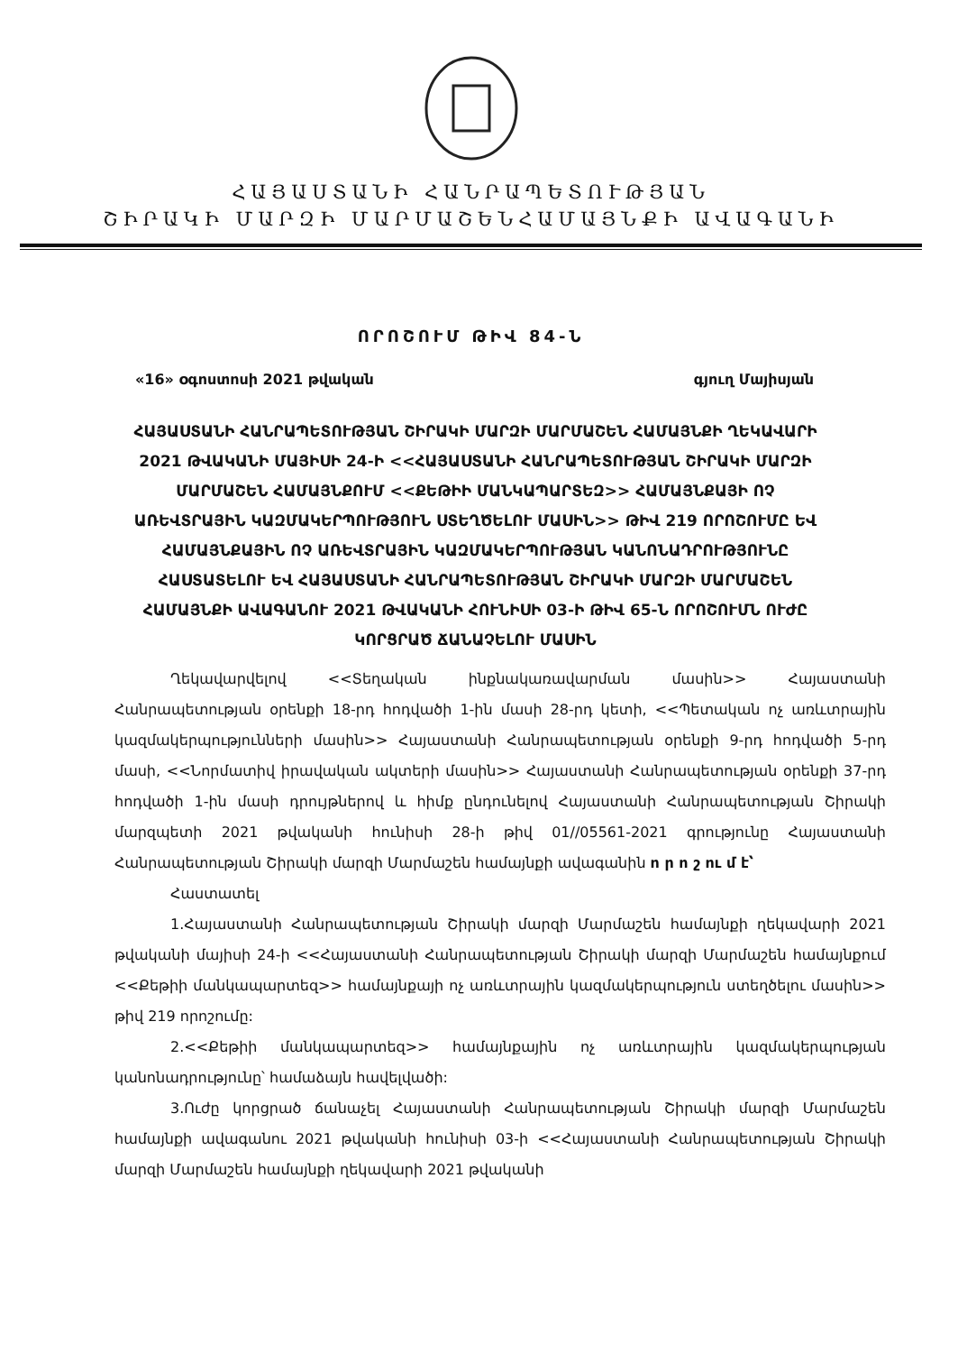ՀԱՅԱՍՏԱՆԻ ՀԱՆՐԱՊԵՏՈՒԹՅԱՆ
ՇԻՐԱԿԻ ՄԱՐԶԻ ՄԱՐՄԱՇԵՆՀԱՄԱՅՆՔԻ ԱՎԱԳԱՆԻ
ՈՐՈՇՈՒՄ ԹԻՎ 84-Ն
«16» օգոստոսի 2021 թվական գյուղ Մայիսյան
ՀԱՅԱՍՏԱՆԻ ՀԱՆՐԱՊԵՏՈՒԹՅԱՆ ՇԻՐԱԿԻ ՄԱՐԶԻ ՄԱՐՄԱՇԵՆ ՀԱՄԱՅՆՔԻ ՂԵԿԱՎԱՐԻ 2021 ԹՎԱԿԱՆԻ ՄԱՅԻՍԻ 24-Ի <<ՀԱՅԱՍՏԱՆԻ ՀԱՆՐԱՊԵՏՈՒԹՅԱՆ ՇԻՐԱԿԻ ՄԱՐԶԻ ՄԱՐՄԱՇԵՆ ՀԱՄԱՅՆՔՈՒՄ <<ՔԵԹԻԻ ՄԱՆԿԱՊԱՐՏԵԶ>> ՀԱՄԱՅՆՔԱՅԻ ՈՉ ԱՌԵՎՏՐԱՅԻՆ ԿԱԶՄԱԿԵՐՊՈՒԹՅՈՒՆ ՍՏԵՂԾԵԼՈՒ ՄԱՍԻՆ>> ԹԻՎ 219 ՈՐՈՇՈՒՄԸ ԵՎ ՀԱՄԱՅՆՔԱՅԻՆ ՈՉ ԱՌԵՎՏՐԱՅԻՆ ԿԱԶՄԱԿԵՐՊՈՒԹՅԱՆ ԿԱՆՈՆԱԴՐՈՒԹՅՈՒՆԸ ՀԱՍՏԱՏԵԼՈՒ ԵՎ ՀԱՅԱՍՏԱՆԻ ՀԱՆՐԱՊԵՏՈՒԹՅԱՆ ՇԻՐԱԿԻ ՄԱՐԶԻ ՄԱՐՄԱՇԵՆ ՀԱՄԱՅՆՔԻ ԱՎԱԳԱՆՈՒ 2021 ԹՎԱԿԱՆԻ ՀՈՒՆԻՍԻ 03-Ի ԹԻՎ 65-Ն ՈՐՈՇՈՒՄՆ ՈՒԺԸ ԿՈՐՑՐԱԾ ՃԱՆԱՉԵԼՈՒ ՄԱՍԻՆ
Ղեկավարվելով <<Տեղական ինքնակառավարման մասին>> Հայաստանի Հանրապետության օրենքի 18-րդ հոդվածի 1-ին մասի 28-րդ կետի, <<Պետական ոչ առևտրային կազմակերպությունների մասին>> Հայաստանի Հանրապետության օրենքի 9-րդ հոդվածի 5-րդ մասի, <<Նորմատիվ իրավական ակտերի մասին>> Հայաստանի Հանրապետության օրենքի 37-րդ հոդվածի 1-ին մասի դրույթներով և հիմք ընդունելով Հայաստանի Հանրապետության Շիրակի մարզպետի 2021 թվականի հունիսի 28-ի թիվ 01//05561-2021 գրությունը Հայաստանի Հանրապետության Շիրակի մարզի Մարմաշեն համայնքի ավագանին ո ր ո շ ու մ է՝
Հաստատել
1.Հայաստանի Հանրապետության Շիրակի մարզի Մարմաշեն համայնքի ղեկավարի 2021 թվականի մայիսի 24-ի <<Հայաստանի Հանրապետության Շիրակի մարզի Մարմաշեն համայնքում <<Քեթիի մանկապարտեզ>> համայնքայի ոչ առևտրային կազմակերպություն ստեղծելու մասին>> թիվ 219 որոշումը:
2.<<Քեթիի մանկապարտեզ>> համայնքային ոչ առևտրային կազմակերպության կանոնադրությունը՝ համաձայն հավելվածի:
3.Ուժը կորցրած ճանաչել Հայաստանի Հանրապետության Շիրակի մարզի Մարմաշեն համայնքի ավագանու 2021 թվականի հունիսի 03-ի <<Հայաստանի Հանրապետության Շիրակի մարզի Մարմաշեն համայնքի ղեկավարի 2021 թվականի